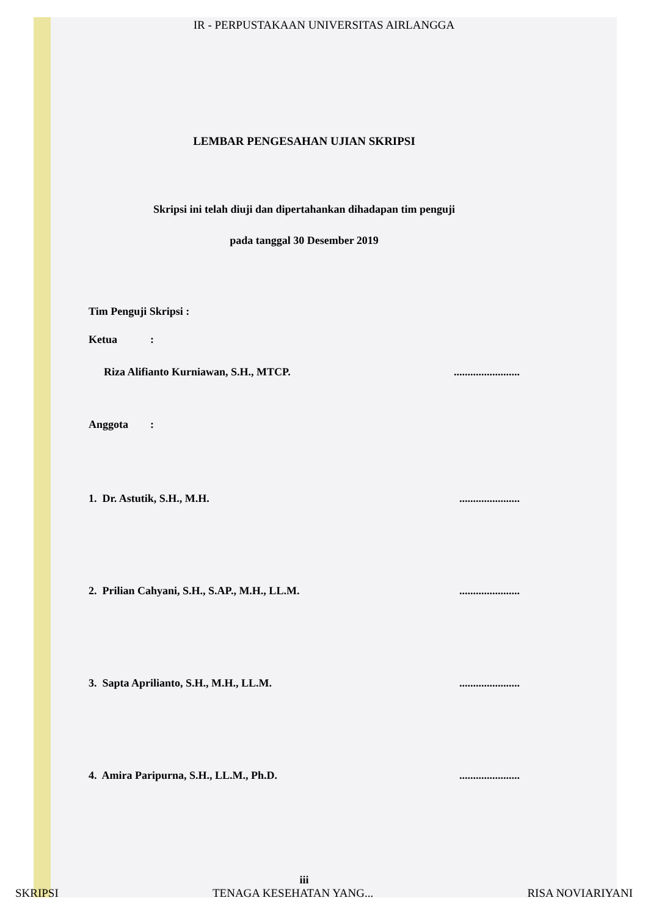IR - PERPUSTAKAAN UNIVERSITAS AIRLANGGA
LEMBAR PENGESAHAN UJIAN SKRIPSI
Skripsi ini telah diuji dan dipertahankan dihadapan tim penguji
pada tanggal 30 Desember 2019
Tim Penguji Skripsi :
Ketua :
Riza Alifianto Kurniawan, S.H., MTCP.........................
Anggota :
1. Dr. Astutik, S.H., M.H.......................
2. Prilian Cahyani, S.H., S.AP., M.H., LL.M.......................
3. Sapta Aprilianto, S.H., M.H., LL.M.......................
4. Amira Paripurna, S.H., LL.M., Ph.D.......................
iii
SKRIPSI TENAGA KESEHATAN YANG... RISA NOVIARIYANI